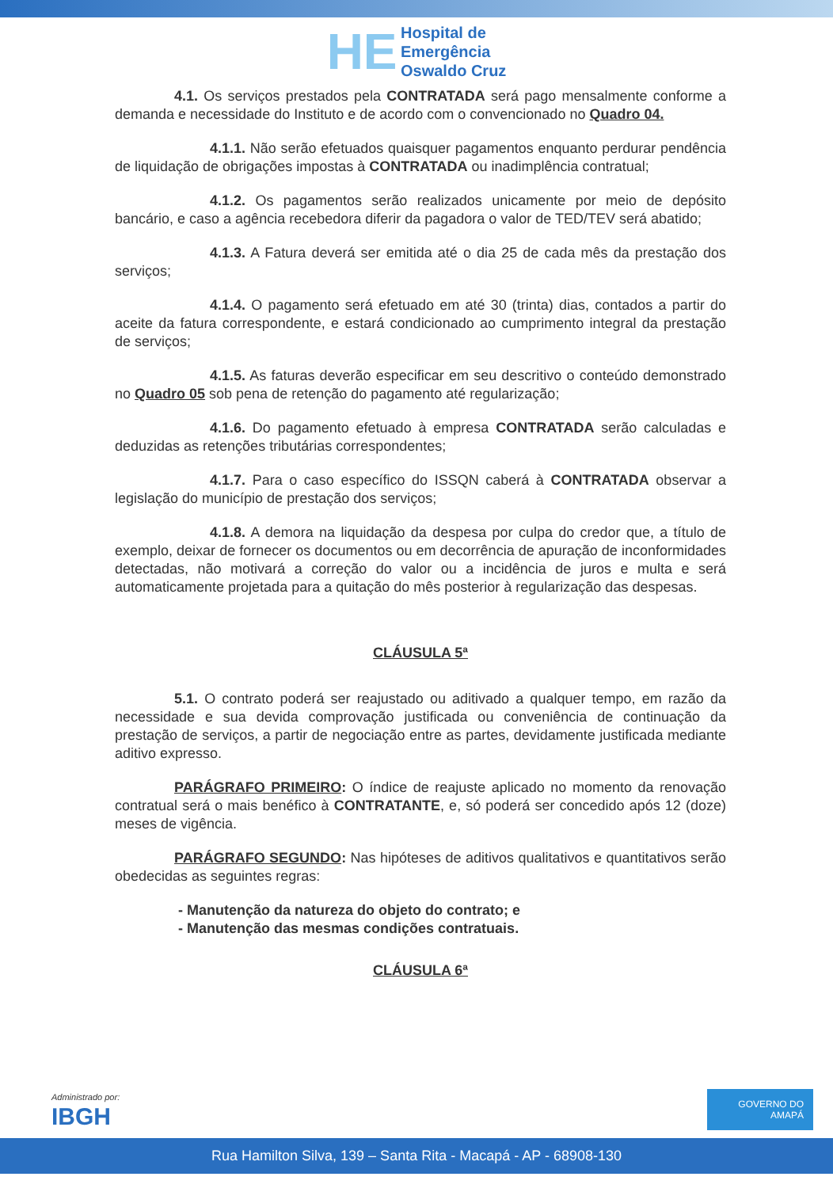HE Hospital de
Emergência
Oswaldo Cruz
4.1. Os serviços prestados pela CONTRATADA será pago mensalmente conforme a demanda e necessidade do Instituto e de acordo com o convencionado no Quadro 04.
4.1.1. Não serão efetuados quaisquer pagamentos enquanto perdurar pendência de liquidação de obrigações impostas à CONTRATADA ou inadimplência contratual;
4.1.2. Os pagamentos serão realizados unicamente por meio de depósito bancário, e caso a agência recebedora diferir da pagadora o valor de TED/TEV será abatido;
4.1.3. A Fatura deverá ser emitida até o dia 25 de cada mês da prestação dos serviços;
4.1.4. O pagamento será efetuado em até 30 (trinta) dias, contados a partir do aceite da fatura correspondente, e estará condicionado ao cumprimento integral da prestação de serviços;
4.1.5. As faturas deverão especificar em seu descritivo o conteúdo demonstrado no Quadro 05 sob pena de retenção do pagamento até regularização;
4.1.6. Do pagamento efetuado à empresa CONTRATADA serão calculadas e deduzidas as retenções tributárias correspondentes;
4.1.7. Para o caso específico do ISSQN caberá à CONTRATADA observar a legislação do município de prestação dos serviços;
4.1.8. A demora na liquidação da despesa por culpa do credor que, a título de exemplo, deixar de fornecer os documentos ou em decorrência de apuração de inconformidades detectadas, não motivará a correção do valor ou a incidência de juros e multa e será automaticamente projetada para a quitação do mês posterior à regularização das despesas.
CLÁUSULA 5ª
5.1. O contrato poderá ser reajustado ou aditivado a qualquer tempo, em razão da necessidade e sua devida comprovação justificada ou conveniência de continuação da prestação de serviços, a partir de negociação entre as partes, devidamente justificada mediante aditivo expresso.
PARÁGRAFO PRIMEIRO: O índice de reajuste aplicado no momento da renovação contratual será o mais benéfico à CONTRATANTE, e, só poderá ser concedido após 12 (doze) meses de vigência.
PARÁGRAFO SEGUNDO: Nas hipóteses de aditivos qualitativos e quantitativos serão obedecidas as seguintes regras:
- Manutenção da natureza do objeto do contrato; e
- Manutenção das mesmas condições contratuais.
CLÁUSULA 6ª
Administrado por:
IBGH
GOVERNO DO AMAPÁ
Rua Hamilton Silva, 139 – Santa Rita - Macapá - AP - 68908-130